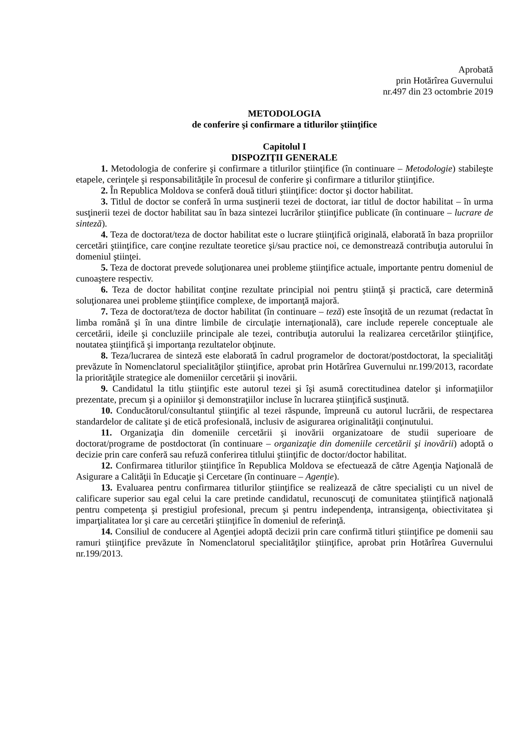Aprobată
prin Hotărîrea Guvernului
nr.497 din 23 octombrie 2019
METODOLOGIA
de conferire şi confirmare a titlurilor ştiinţifice
Capitolul I
DISPOZIŢII GENERALE
1. Metodologia de conferire şi confirmare a titlurilor ştiinţifice (în continuare – Metodologie) stabileşte etapele, cerinţele şi responsabilităţile în procesul de conferire şi confirmare a titlurilor ştiinţifice.
2. În Republica Moldova se conferă două titluri ştiinţifice: doctor şi doctor habilitat.
3. Titlul de doctor se conferă în urma susţinerii tezei de doctorat, iar titlul de doctor habilitat – în urma susţinerii tezei de doctor habilitat sau în baza sintezei lucrărilor ştiinţifice publicate (în continuare – lucrare de sinteză).
4. Teza de doctorat/teza de doctor habilitat este o lucrare ştiinţifică originală, elaborată în baza propriilor cercetări ştiinţifice, care conţine rezultate teoretice şi/sau practice noi, ce demonstrează contribuţia autorului în domeniul ştiinţei.
5. Teza de doctorat prevede soluţionarea unei probleme ştiinţifice actuale, importante pentru domeniul de cunoaştere respectiv.
6. Teza de doctor habilitat conţine rezultate principial noi pentru ştiinţă şi practică, care determină soluţionarea unei probleme ştiinţifice complexe, de importanţă majoră.
7. Teza de doctorat/teza de doctor habilitat (în continuare – teză) este însoţită de un rezumat (redactat în limba română şi în una dintre limbile de circulaţie internaţională), care include reperele conceptuale ale cercetării, ideile şi concluziile principale ale tezei, contribuţia autorului la realizarea cercetărilor ştiinţifice, noutatea ştiinţifică şi importanţa rezultatelor obţinute.
8. Teza/lucrarea de sinteză este elaborată în cadrul programelor de doctorat/postdoctorat, la specialităţi prevăzute în Nomenclatorul specialităţilor ştiinţifice, aprobat prin Hotărîrea Guvernului nr.199/2013, racordate la priorităţile strategice ale domeniilor cercetării şi inovării.
9. Candidatul la titlu ştiinţific este autorul tezei şi îşi asumă corectitudinea datelor şi informaţiilor prezentate, precum şi a opiniilor şi demonstraţiilor incluse în lucrarea ştiinţifică susţinută.
10. Conducătorul/consultantul ştiinţific al tezei răspunde, împreună cu autorul lucrării, de respectarea standardelor de calitate şi de etică profesională, inclusiv de asigurarea originalităţii conţinutului.
11. Organizaţia din domeniile cercetării şi inovării organizatoare de studii superioare de doctorat/programe de postdoctorat (în continuare – organizaţie din domeniile cercetării şi inovării) adoptă o decizie prin care conferă sau refuză conferirea titlului ştiinţific de doctor/doctor habilitat.
12. Confirmarea titlurilor ştiinţifice în Republica Moldova se efectuează de către Agenţia Naţională de Asigurare a Calităţii în Educaţie şi Cercetare (în continuare – Agenţie).
13. Evaluarea pentru confirmarea titlurilor ştiinţifice se realizează de către specialişti cu un nivel de calificare superior sau egal celui la care pretinde candidatul, recunoscuţi de comunitatea ştiinţifică naţională pentru competenţa şi prestigiul profesional, precum şi pentru independenţa, intransigenţa, obiectivitatea şi imparţialitatea lor şi care au cercetări ştiinţifice în domeniul de referinţă.
14. Consiliul de conducere al Agenţiei adoptă decizii prin care confirmă titluri ştiinţifice pe domenii sau ramuri ştiinţifice prevăzute în Nomenclatorul specialităţilor ştiinţifice, aprobat prin Hotărîrea Guvernului nr.199/2013.